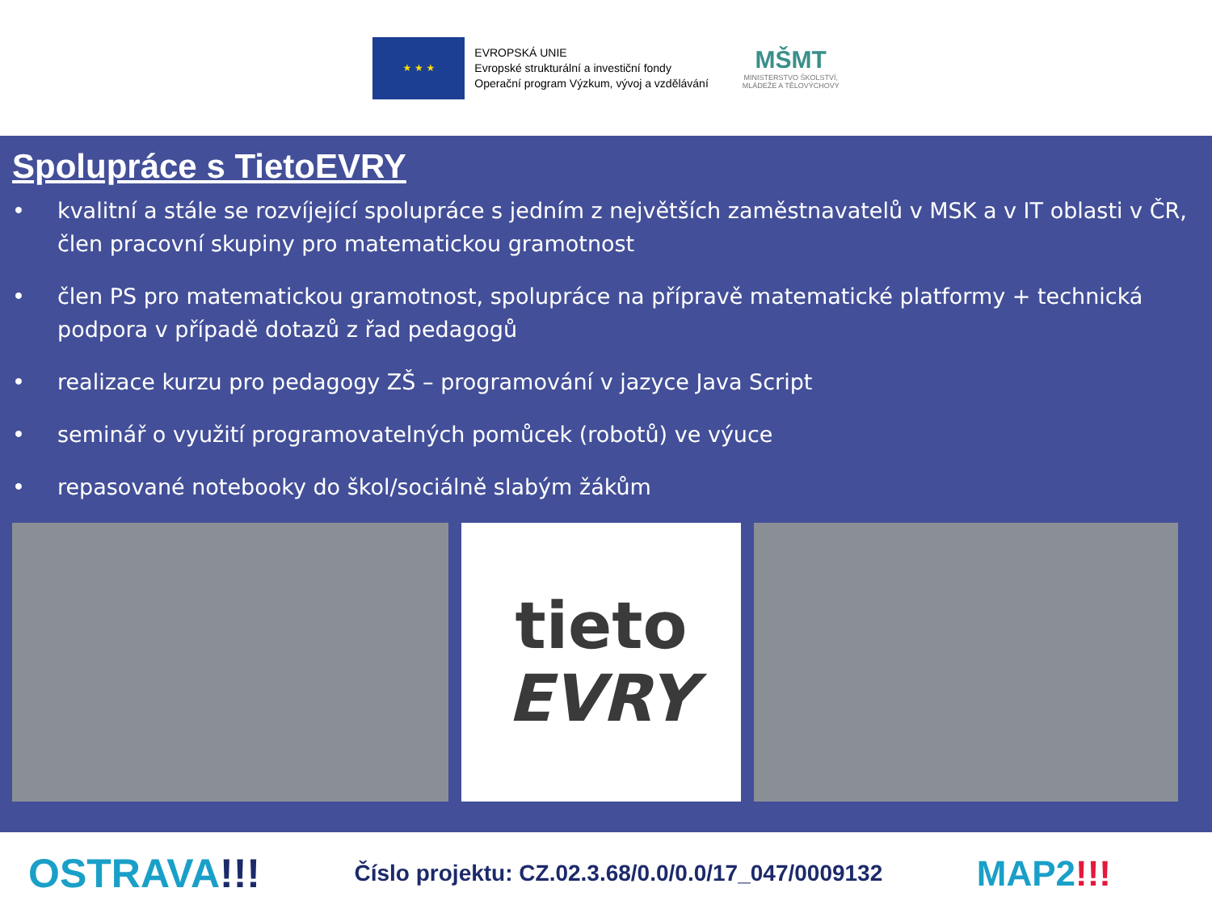★ ★ ★
EVROPSKÁ UNIE
Evropské strukturální a investiční fondy
Operační program Výzkum, vývoj a vzdělávání
MŠMT
MINISTERSTVO ŠKOLSTVÍ,
MLÁDEŽE A TĚLOVÝCHOVY
Spolupráce s TietoEVRY
• kvalitní a stále se rozvíjející spolupráce s jedním z největších zaměstnavatelů v MSK a v IT oblasti v ČR, člen pracovní skupiny pro matematickou gramotnost
• člen PS pro matematickou gramotnost, spolupráce na přípravě matematické platformy + technická podpora v případě dotazů z řad pedagogů
• realizace kurzu pro pedagogy ZŠ – programování v jazyce Java Script
• seminář o využití programovatelných pomůcek (robotů) ve výuce
• repasované notebooky do škol/sociálně slabým žákům
tieto
EVRY
OSTRAVA!!!
Číslo projektu: CZ.02.3.68/0.0/0.0/17_047/0009132
MAP2!!!